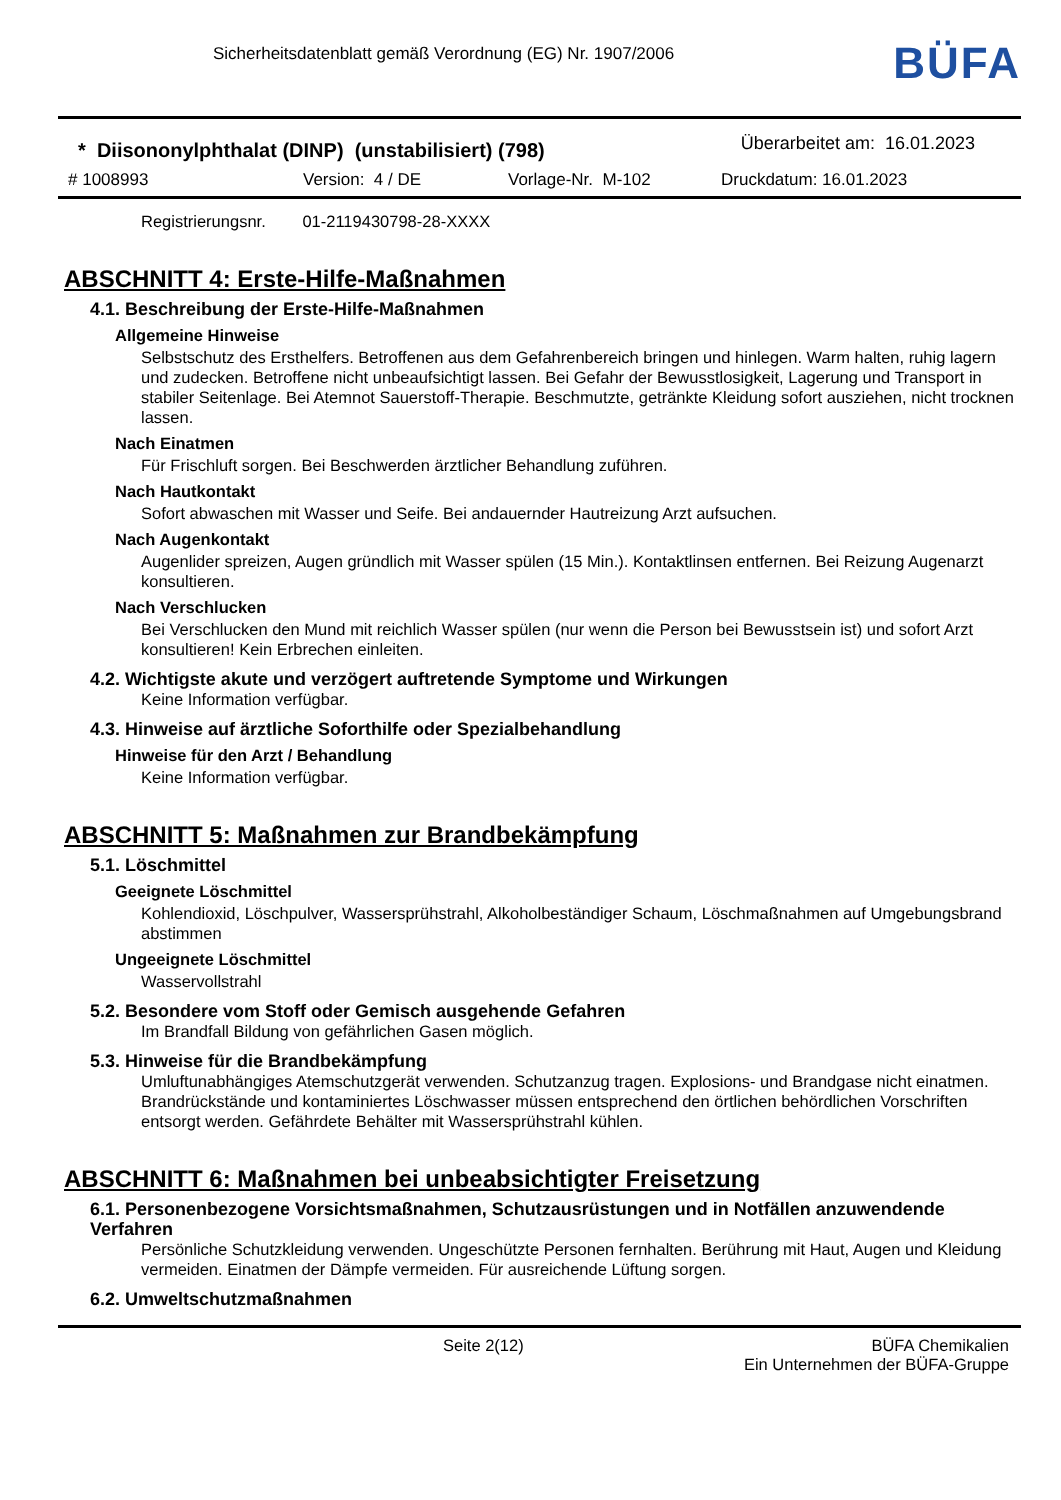Sicherheitsdatenblatt gemäß Verordnung (EG) Nr. 1907/2006
BÜFA
* Diisononylphthalat (DINP) (unstabilisiert) (798)
Überarbeitet am: 16.01.2023
# 1008993 Version: 4 / DE Vorlage-Nr. M-102 Druckdatum: 16.01.2023
Registrierungsnr. 01-2119430798-28-XXXX
ABSCHNITT 4: Erste-Hilfe-Maßnahmen
4.1. Beschreibung der Erste-Hilfe-Maßnahmen
Allgemeine Hinweise
Selbstschutz des Ersthelfers. Betroffenen aus dem Gefahrenbereich bringen und hinlegen. Warm halten, ruhig lagern und zudecken. Betroffene nicht unbeaufsichtigt lassen. Bei Gefahr der Bewusstlosigkeit, Lagerung und Transport in stabiler Seitenlage. Bei Atemnot Sauerstoff-Therapie. Beschmutzte, getränkte Kleidung sofort ausziehen, nicht trocknen lassen.
Nach Einatmen
Für Frischluft sorgen. Bei Beschwerden ärztlicher Behandlung zuführen.
Nach Hautkontakt
Sofort abwaschen mit Wasser und Seife. Bei andauernder Hautreizung Arzt aufsuchen.
Nach Augenkontakt
Augenlider spreizen, Augen gründlich mit Wasser spülen (15 Min.). Kontaktlinsen entfernen. Bei Reizung Augenarzt konsultieren.
Nach Verschlucken
Bei Verschlucken den Mund mit reichlich Wasser spülen (nur wenn die Person bei Bewusstsein ist) und sofort Arzt konsultieren! Kein Erbrechen einleiten.
4.2. Wichtigste akute und verzögert auftretende Symptome und Wirkungen
Keine Information verfügbar.
4.3. Hinweise auf ärztliche Soforthilfe oder Spezialbehandlung
Hinweise für den Arzt / Behandlung
Keine Information verfügbar.
ABSCHNITT 5: Maßnahmen zur Brandbekämpfung
5.1. Löschmittel
Geeignete Löschmittel
Kohlendioxid, Löschpulver, Wassersprühstrahl, Alkoholbeständiger Schaum, Löschmaßnahmen auf Umgebungsbrand abstimmen
Ungeeignete Löschmittel
Wasservollstrahl
5.2. Besondere vom Stoff oder Gemisch ausgehende Gefahren
Im Brandfall Bildung von gefährlichen Gasen möglich.
5.3. Hinweise für die Brandbekämpfung
Umluftunabhängiges Atemschutzgerät verwenden. Schutzanzug tragen. Explosions- und Brandgase nicht einatmen.
Brandrückstände und kontaminiertes Löschwasser müssen entsprechend den örtlichen behördlichen Vorschriften entsorgt werden. Gefährdete Behälter mit Wassersprühstrahl kühlen.
ABSCHNITT 6: Maßnahmen bei unbeabsichtigter Freisetzung
6.1. Personenbezogene Vorsichtsmaßnahmen, Schutzausrüstungen und in Notfällen anzuwendende Verfahren
Persönliche Schutzkleidung verwenden. Ungeschützte Personen fernhalten. Berührung mit Haut, Augen und Kleidung vermeiden. Einatmen der Dämpfe vermeiden. Für ausreichende Lüftung sorgen.
6.2. Umweltschutzmaßnahmen
Seite 2(12) BÜFA Chemikalien
Ein Unternehmen der BÜFA-Gruppe